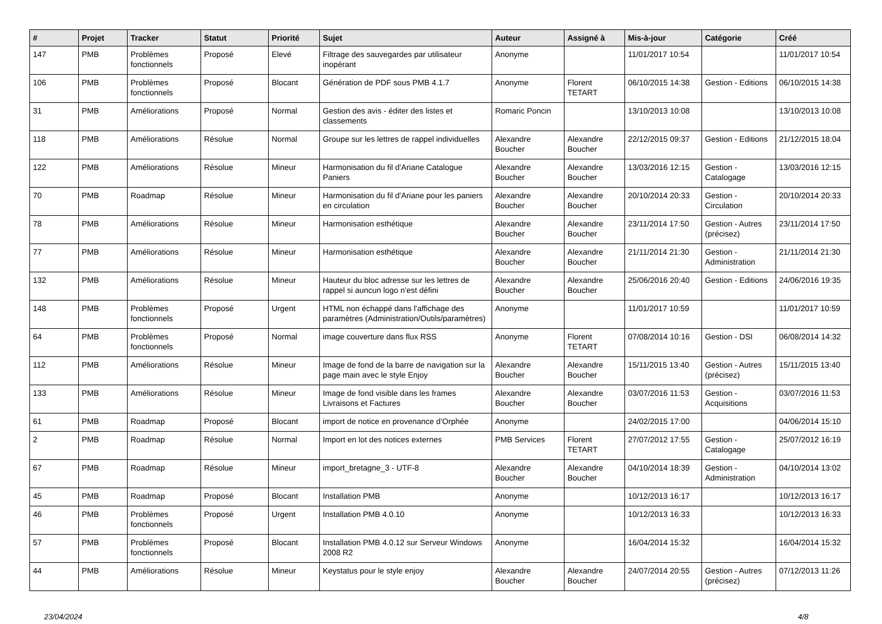| # | Projet | Tracker | Statut | Priorité | Sujet | Auteur | Assigné à | Mis-à-jour | Catégorie | Créé |
| --- | --- | --- | --- | --- | --- | --- | --- | --- | --- | --- |
| 147 | PMB | Problèmes fonctionnels | Proposé | Elevé | Filtrage des sauvegardes par utilisateur inopérant | Anonyme | | 11/01/2017 10:54 | | 11/01/2017 10:54 |
| 106 | PMB | Problèmes fonctionnels | Proposé | Blocant | Génération de PDF sous PMB 4.1.7 | Anonyme | Florent TETART | 06/10/2015 14:38 | Gestion - Editions | 06/10/2015 14:38 |
| 31 | PMB | Améliorations | Proposé | Normal | Gestion des avis - éditer des listes et classements | Romaric Poncin | | 13/10/2013 10:08 | | 13/10/2013 10:08 |
| 118 | PMB | Améliorations | Résolue | Normal | Groupe sur les lettres de rappel individuelles | Alexandre Boucher | Alexandre Boucher | 22/12/2015 09:37 | Gestion - Editions | 21/12/2015 18:04 |
| 122 | PMB | Améliorations | Résolue | Mineur | Harmonisation du fil d'Ariane Catalogue Paniers | Alexandre Boucher | Alexandre Boucher | 13/03/2016 12:15 | Gestion - Catalogage | 13/03/2016 12:15 |
| 70 | PMB | Roadmap | Résolue | Mineur | Harmonisation du fil d'Ariane pour les paniers en circulation | Alexandre Boucher | Alexandre Boucher | 20/10/2014 20:33 | Gestion - Circulation | 20/10/2014 20:33 |
| 78 | PMB | Améliorations | Résolue | Mineur | Harmonisation esthétique | Alexandre Boucher | Alexandre Boucher | 23/11/2014 17:50 | Gestion - Autres (précisez) | 23/11/2014 17:50 |
| 77 | PMB | Améliorations | Résolue | Mineur | Harmonisation esthétique | Alexandre Boucher | Alexandre Boucher | 21/11/2014 21:30 | Gestion - Administration | 21/11/2014 21:30 |
| 132 | PMB | Améliorations | Résolue | Mineur | Hauteur du bloc adresse sur les lettres de rappel si auncun logo n'est défini | Alexandre Boucher | Alexandre Boucher | 25/06/2016 20:40 | Gestion - Editions | 24/06/2016 19:35 |
| 148 | PMB | Problèmes fonctionnels | Proposé | Urgent | HTML non échappé dans l'affichage des paramètres (Administration/Outils/paramètres) | Anonyme | | 11/01/2017 10:59 | | 11/01/2017 10:59 |
| 64 | PMB | Problèmes fonctionnels | Proposé | Normal | image couverture dans flux RSS | Anonyme | Florent TETART | 07/08/2014 10:16 | Gestion - DSI | 06/08/2014 14:32 |
| 112 | PMB | Améliorations | Résolue | Mineur | Image de fond de la barre de navigation sur la page main avec le style Enjoy | Alexandre Boucher | Alexandre Boucher | 15/11/2015 13:40 | Gestion - Autres (précisez) | 15/11/2015 13:40 |
| 133 | PMB | Améliorations | Résolue | Mineur | Image de fond visible dans les frames Livraisons et Factures | Alexandre Boucher | Alexandre Boucher | 03/07/2016 11:53 | Gestion - Acquisitions | 03/07/2016 11:53 |
| 61 | PMB | Roadmap | Proposé | Blocant | import de notice en provenance d'Orphée | Anonyme | | 24/02/2015 17:00 | | 04/06/2014 15:10 |
| 2 | PMB | Roadmap | Résolue | Normal | Import en lot des notices externes | PMB Services | Florent TETART | 27/07/2012 17:55 | Gestion - Catalogage | 25/07/2012 16:19 |
| 67 | PMB | Roadmap | Résolue | Mineur | import_bretagne_3 - UTF-8 | Alexandre Boucher | Alexandre Boucher | 04/10/2014 18:39 | Gestion - Administration | 04/10/2014 13:02 |
| 45 | PMB | Roadmap | Proposé | Blocant | Installation PMB | Anonyme | | 10/12/2013 16:17 | | 10/12/2013 16:17 |
| 46 | PMB | Problèmes fonctionnels | Proposé | Urgent | Installation PMB 4.0.10 | Anonyme | | 10/12/2013 16:33 | | 10/12/2013 16:33 |
| 57 | PMB | Problèmes fonctionnels | Proposé | Blocant | Installation PMB 4.0.12 sur Serveur Windows 2008 R2 | Anonyme | | 16/04/2014 15:32 | | 16/04/2014 15:32 |
| 44 | PMB | Améliorations | Résolue | Mineur | Keystatus pour le style enjoy | Alexandre Boucher | Alexandre Boucher | 24/07/2014 20:55 | Gestion - Autres (précisez) | 07/12/2013 11:26 |
23/04/2024 4/8